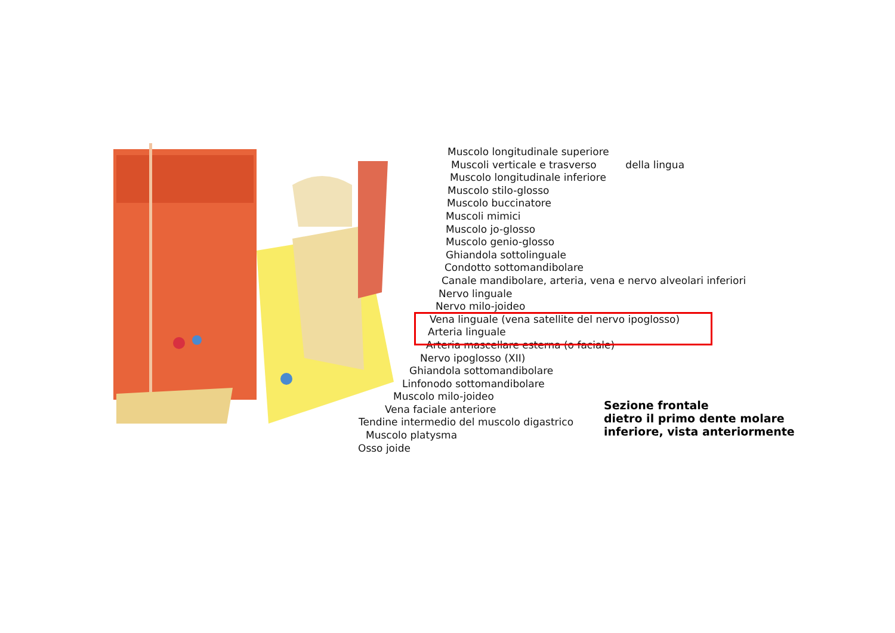Muscolo longitudinale superiore
Muscoli verticale e trasverso della lingua
Muscolo longitudinale inferiore
Muscolo stilo-glosso
Muscolo buccinatore
Muscoli mimici
Muscolo jo-glosso
Muscolo genio-glosso
Ghiandola sottolinguale
Condotto sottomandibolare
Canale mandibolare, arteria, vena e nervo alveolari inferiori
Nervo linguale
Nervo milo-joideo
Vena linguale (vena satellite del nervo ipoglosso)
Arteria linguale
Arteria mascellare esterna (o faciale)
Nervo ipoglosso (XII)
Ghiandola sottomandibolare
Linfonodo sottomandibolare
Muscolo milo-joideo
Vena faciale anteriore
Tendine intermedio del muscolo digastrico
Muscolo platysma
Osso joide
Sezione frontale
dietro il primo dente molare
inferiore, vista anteriormente